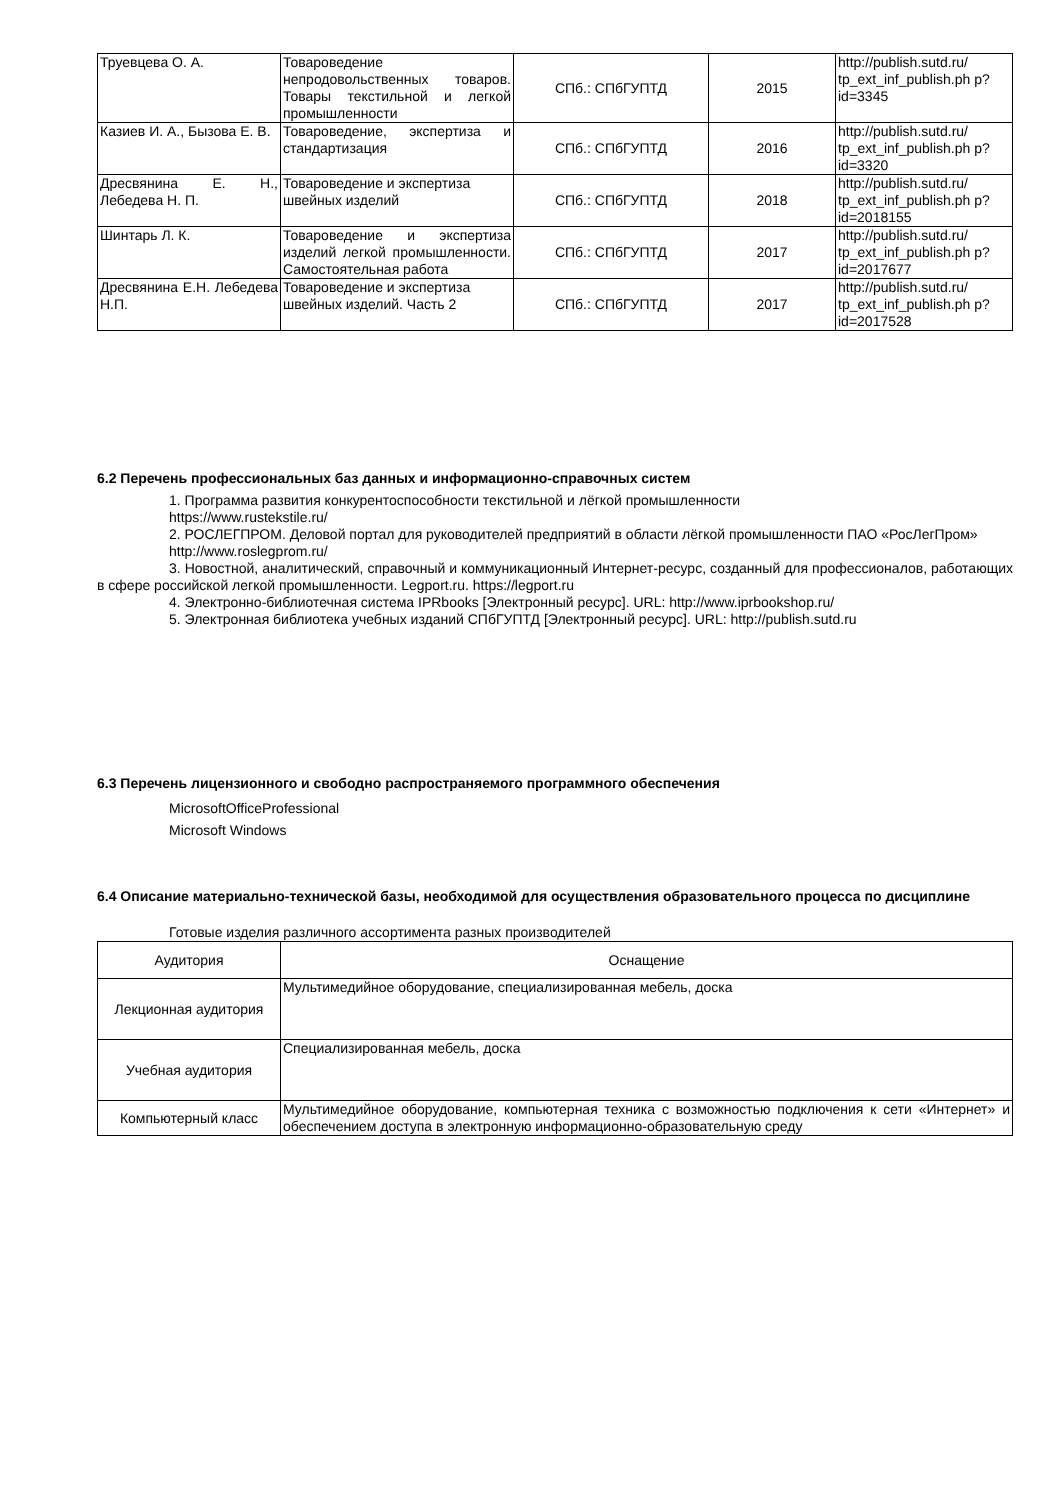| Труевцева О. А. | Товароведение непродовольственных товаров. Товары текстильной и легкой промышленности | СПб.: СПбГУПТД | 2015 | http://publish.sutd.ru/ tp_ext_inf_publish.ph p?id=3345 |
| Казиев И. А., Бызова Е. В. | Товароведение, экспертиза и стандартизация | СПб.: СПбГУПТД | 2016 | http://publish.sutd.ru/ tp_ext_inf_publish.ph p?id=3320 |
| Дресвянина Е. Н., Лебедева Н. П. | Товароведение и экспертиза швейных изделий | СПб.: СПбГУПТД | 2018 | http://publish.sutd.ru/ tp_ext_inf_publish.ph p?id=2018155 |
| Шинтарь Л. К. | Товароведение и экспертиза изделий легкой промышленности. Самостоятельная работа | СПб.: СПбГУПТД | 2017 | http://publish.sutd.ru/ tp_ext_inf_publish.ph p?id=2017677 |
| Дресвянина Е.Н. Лебедева Н.П. | Товароведение и экспертиза швейных изделий. Часть 2 | СПб.: СПбГУПТД | 2017 | http://publish.sutd.ru/ tp_ext_inf_publish.ph p?id=2017528 |
6.2 Перечень профессиональных баз данных и информационно-справочных систем
1. Программа развития конкурентоспособности текстильной и лёгкой промышленности
https://www.rustekstile.ru/
2. РОСЛЕГПРОМ. Деловой портал для руководителей предприятий в области лёгкой промышленности ПАО «РосЛегПром»
http://www.roslegprom.ru/
3. Новостной, аналитический, справочный и коммуникационный Интернет-ресурс, созданный для профессионалов, работающих в сфере российской легкой промышленности. Legport.ru. https://legport.ru
4. Электронно-библиотечная система IPRbooks [Электронный ресурс]. URL: http://www.iprbookshop.ru/
5. Электронная библиотека учебных изданий СПбГУПТД [Электронный ресурс]. URL: http://publish.sutd.ru
6.3 Перечень лицензионного и свободно распространяемого программного обеспечения
MicrosoftOfficeProfessional
Microsoft Windows
6.4 Описание материально-технической базы, необходимой для осуществления образовательного процесса по дисциплине
Готовые изделия различного ассортимента разных производителей
| Аудитория | Оснащение |
| --- | --- |
| Лекционная аудитория | Мультимедийное оборудование, специализированная мебель, доска |
| Учебная аудитория | Специализированная мебель, доска |
| Компьютерный класс | Мультимедийное оборудование, компьютерная техника с возможностью подключения к сети «Интернет» и обеспечением доступа в электронную информационно-образовательную среду |